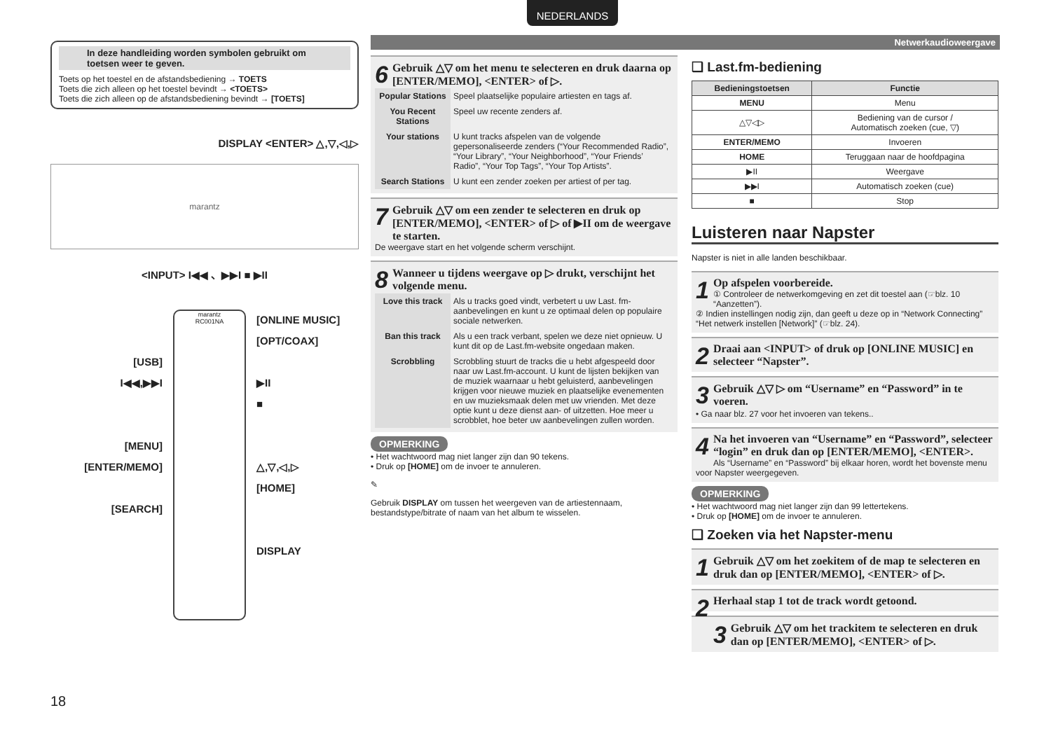NEDERLANDS
In deze handleiding worden symbolen gebruikt om toetsen weer te geven.
Toets op het toestel en de afstandsbediening → TOETS
Toets die zich alleen op het toestel bevindt → <TOETS>
Toets die zich alleen op de afstandsbediening bevindt → [TOETS]
DISPLAY <ENTER> △,▽,◁,▷
marantz
<INPUT> I◀◀ 、▶▶I ■ ▶II
[USB]
I◀◀,▶▶I
[MENU]
[ENTER/MEMO]
[SEARCH]
marantz
RC001NA
[ONLINE MUSIC]
[OPT/COAX]
▶II
■
△,▽,◁,▷
[HOME]
DISPLAY
Netwerkaudioweergave
6
Gebruik △▽ om het menu te selecteren en druk daarna op [ENTER/MEMO], <ENTER> of ▷.
| Popular Stations | Speel plaatselijke populaire artiesten en tags af. |
| You Recent Stations | Speel uw recente zenders af. |
| Your stations | U kunt tracks afspelen van de volgende gepersonaliseerde zenders (“Your Recommended Radio”, “Your Library”, “Your Neighborhood”, “Your Friends’ Radio”, “Your Top Tags”, “Your Top Artists”. |
| Search Stations | U kunt een zender zoeken per artiest of per tag. |
7
Gebruik △▽ om een zender te selecteren en druk op [ENTER/MEMO], <ENTER> of ▷ of ▶II om de weergave te starten.
De weergave start en het volgende scherm verschijnt.
8
Wanneer u tijdens weergave op ▷ drukt, verschijnt het volgende menu.
| Love this track | Als u tracks goed vindt, verbetert u uw Last. fm-aanbevelingen en kunt u ze optimaal delen op populaire sociale netwerken. |
| Ban this track | Als u een track verbant, spelen we deze niet opnieuw. U kunt dit op de Last.fm-website ongedaan maken. |
| Scrobbling | Scrobbling stuurt de tracks die u hebt afgespeeld door naar uw Last.fm-account. U kunt de lijsten bekijken van de muziek waarnaar u hebt geluisterd, aanbevelingen krijgen voor nieuwe muziek en plaatselijke evenementen en uw muzieksmaak delen met uw vrienden. Met deze optie kunt u deze dienst aan- of uitzetten. Hoe meer u scrobblet, hoe beter uw aanbevelingen zullen worden. |
OPMERKING
• Het wachtwoord mag niet langer zijn dan 90 tekens.
• Druk op [HOME] om de invoer te annuleren.
✎
Gebruik DISPLAY om tussen het weergeven van de artiestennaam, bestandstype/bitrate of naam van het album te wisselen.
❑ Last.fm-bediening
| Bedieningstoetsen | Functie |
| --- | --- |
| MENU | Menu |
| △▽◁▷ | Bediening van de cursor / Automatisch zoeken (cue, ▽) |
| ENTER/MEMO | Invoeren |
| HOME | Teruggaan naar de hoofdpagina |
| ▶II | Weergave |
| ▶▶I | Automatisch zoeken (cue) |
| ■ | Stop |
Luisteren naar Napster
Napster is niet in alle landen beschikbaar.
1
Op afspelen voorbereide.
① Controleer de netwerkomgeving en zet dit toestel aan (☞blz. 10 “Aanzetten”).
② Indien instellingen nodig zijn, dan geeft u deze op in “Network Connecting” “Het netwerk instellen [Network]” (☞blz. 24).
2
Draai aan <INPUT> of druk op [ONLINE MUSIC] en selecteer “Napster”.
3
Gebruik △▽ ▷ om “Username” en “Password” in te voeren.
• Ga naar blz. 27 voor het invoeren van tekens..
4
Na het invoeren van “Username” en “Password”, selecteer “login” en druk dan op [ENTER/MEMO], <ENTER>.
Als “Username” en “Password” bij elkaar horen, wordt het bovenste menu voor Napster weergegeven.
OPMERKING
• Het wachtwoord mag niet langer zijn dan 99 lettertekens.
• Druk op [HOME] om de invoer te annuleren.
❑ Zoeken via het Napster-menu
1
Gebruik △▽ om het zoekitem of de map te selecteren en druk dan op [ENTER/MEMO], <ENTER> of ▷.
2
Herhaal stap 1 tot de track wordt getoond.
3
Gebruik △▽ om het trackitem te selecteren en druk dan op [ENTER/MEMO], <ENTER> of ▷.
18